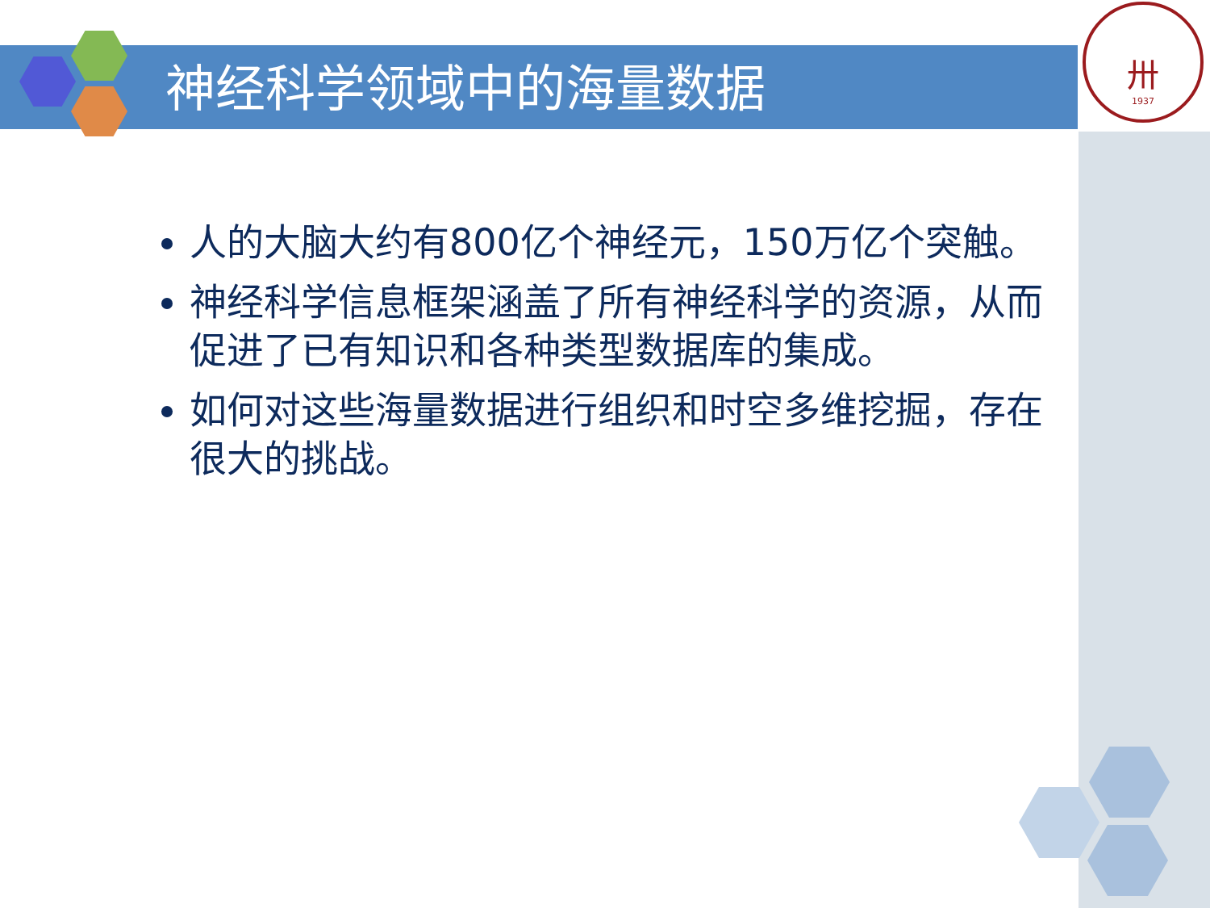神经科学领域中的海量数据
卅
1937
人的大脑大约有800亿个神经元，150万亿个突触。
神经科学信息框架涵盖了所有神经科学的资源，从而促进了已有知识和各种类型数据库的集成。
如何对这些海量数据进行组织和时空多维挖掘，存在很大的挑战。